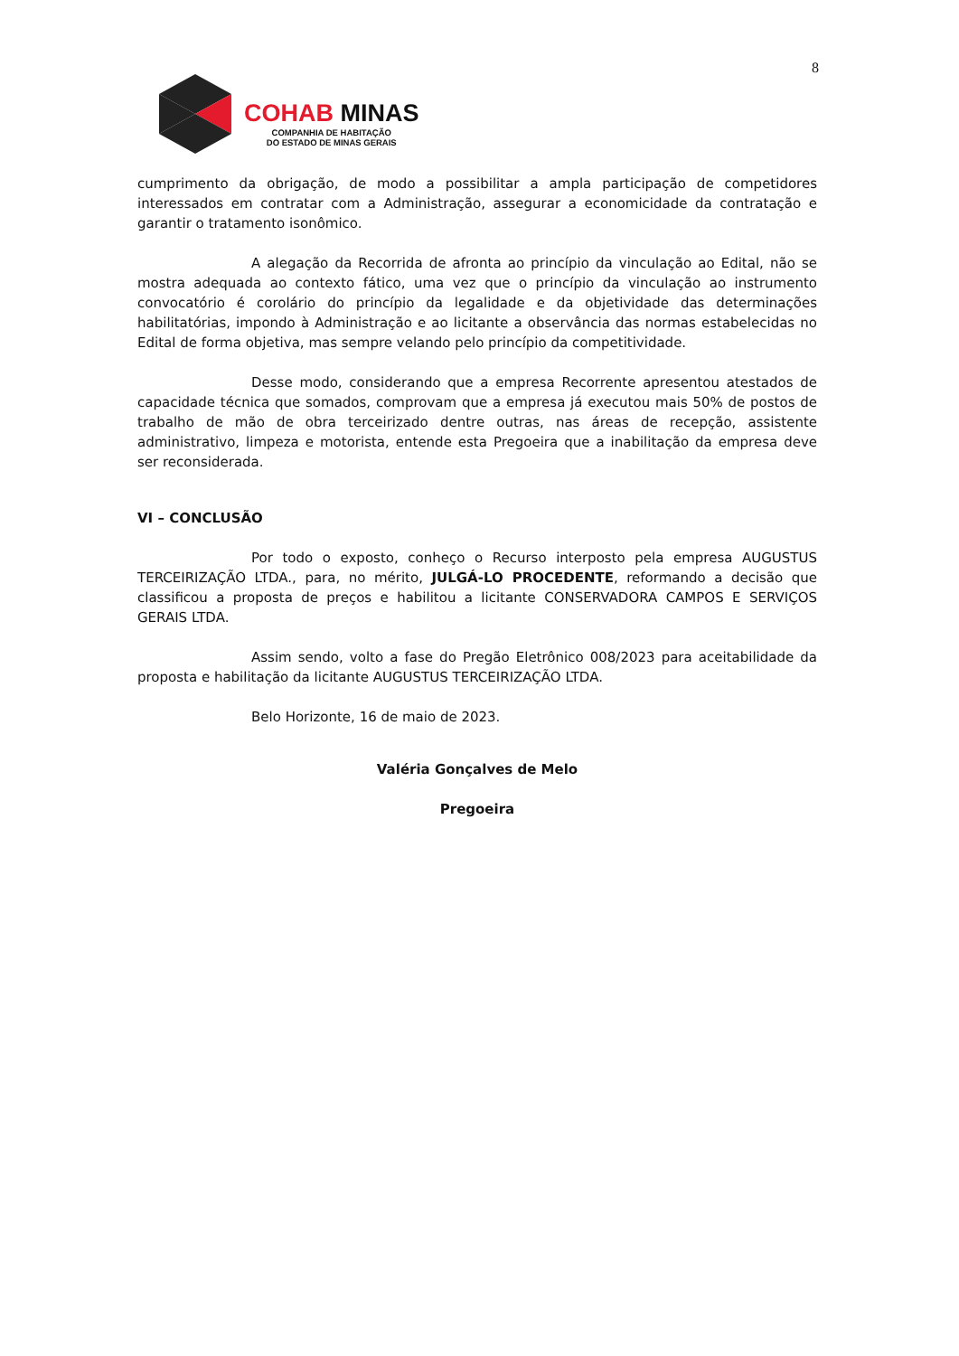8
COHAB MINAS
COMPANHIA DE HABITAÇÃO
DO ESTADO DE MINAS GERAIS
cumprimento da obrigação, de modo a possibilitar a ampla participação de competidores interessados em contratar com a Administração, assegurar a economicidade da contratação e garantir o tratamento isonômico.
A alegação da Recorrida de afronta ao princípio da vinculação ao Edital, não se mostra adequada ao contexto fático, uma vez que o princípio da vinculação ao instrumento convocatório é corolário do princípio da legalidade e da objetividade das determinações habilitatórias, impondo à Administração e ao licitante a observância das normas estabelecidas no Edital de forma objetiva, mas sempre velando pelo princípio da competitividade.
Desse modo, considerando que a empresa Recorrente apresentou atestados de capacidade técnica que somados, comprovam que a empresa já executou mais 50% de postos de trabalho de mão de obra terceirizado dentre outras, nas áreas de recepção, assistente administrativo, limpeza e motorista, entende esta Pregoeira que a inabilitação da empresa deve ser reconsiderada.
VI – CONCLUSÃO
Por todo o exposto, conheço o Recurso interposto pela empresa AUGUSTUS TERCEIRIZAÇÃO LTDA., para, no mérito, JULGÁ-LO PROCEDENTE, reformando a decisão que classificou a proposta de preços e habilitou a licitante CONSERVADORA CAMPOS E SERVIÇOS GERAIS LTDA.
Assim sendo, volto a fase do Pregão Eletrônico 008/2023 para aceitabilidade da proposta e habilitação da licitante AUGUSTUS TERCEIRIZAÇÃO LTDA.
Belo Horizonte, 16 de maio de 2023.
Valéria Gonçalves de Melo
Pregoeira